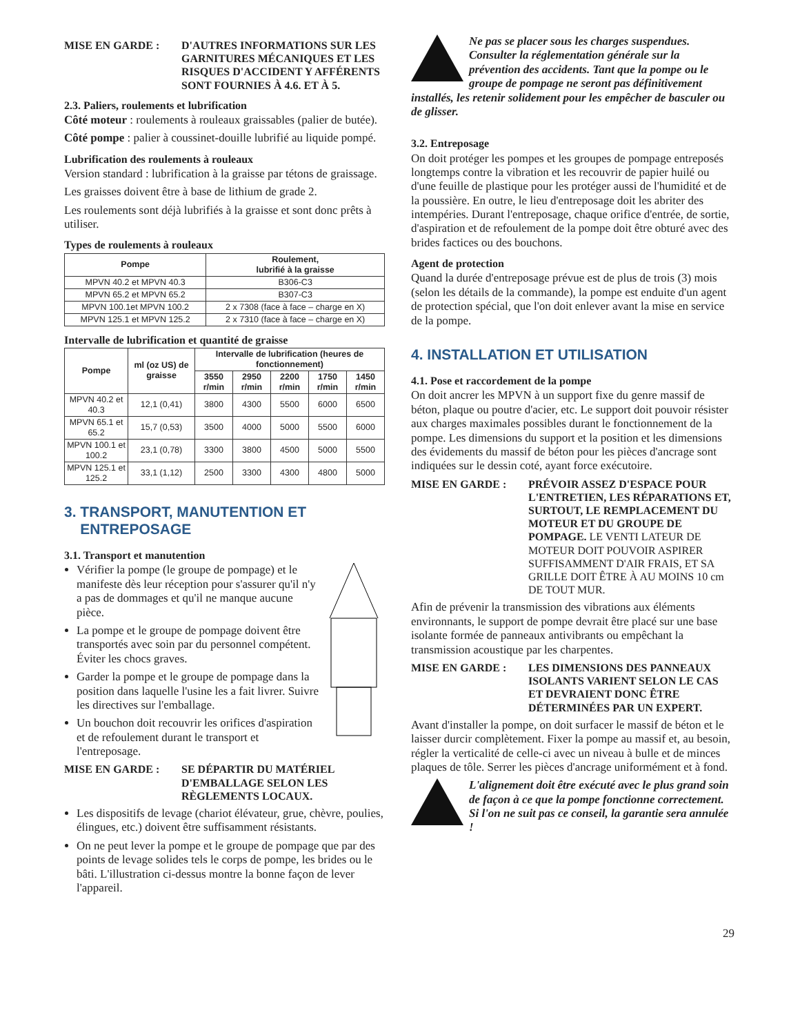MISE EN GARDE : D'AUTRES INFORMATIONS SUR LES GARNITURES MÉCANIQUES ET LES RISQUES D'ACCIDENT Y AFFÉRENTS SONT FOURNIES À 4.6. ET À 5.
2.3. Paliers, roulements et lubrification
Côté moteur : roulements à rouleaux graissables (palier de butée).
Côté pompe : palier à coussinet-douille lubrifié au liquide pompé.
Lubrification des roulements à rouleaux
Version standard : lubrification à la graisse par tétons de graissage.
Les graisses doivent être à base de lithium de grade 2.
Les roulements sont déjà lubrifiés à la graisse et sont donc prêts à utiliser.
Types de roulements à rouleaux
| Pompe | Roulement, lubrifié à la graisse |
| --- | --- |
| MPVN 40.2 et MPVN 40.3 | B306-C3 |
| MPVN 65.2 et MPVN 65.2 | B307-C3 |
| MPVN 100.1et MPVN 100.2 | 2 x 7308 (face à face – charge en X) |
| MPVN 125.1 et MPVN 125.2 | 2 x 7310 (face à face – charge en X) |
Intervalle de lubrification et quantité de graisse
| Pompe | ml (oz US) de graisse | Intervalle de lubrification (heures de fonctionnement) | | | | |
| --- | --- | --- | --- | --- | --- | --- |
| | | 3550 r/min | 2950 r/min | 2200 r/min | 1750 r/min | 1450 r/min |
| MPVN 40.2 et 40.3 | 12,1 (0,41) | 3800 | 4300 | 5500 | 6000 | 6500 |
| MPVN 65.1 et 65.2 | 15,7 (0,53) | 3500 | 4000 | 5000 | 5500 | 6000 |
| MPVN 100.1 et 100.2 | 23,1 (0,78) | 3300 | 3800 | 4500 | 5000 | 5500 |
| MPVN 125.1 et 125.2 | 33,1 (1,12) | 2500 | 3300 | 4300 | 4800 | 5000 |
3. TRANSPORT, MANUTENTION ET
ENTREPOSAGE
3.1. Transport et manutention
Vérifier la pompe (le groupe de pompage) et le manifeste dès leur réception pour s'assurer qu'il n'y a pas de dommages et qu'il ne manque aucune pièce.
La pompe et le groupe de pompage doivent être transportés avec soin par du personnel compétent. Éviter les chocs graves.
Garder la pompe et le groupe de pompage dans la position dans laquelle l'usine les a fait livrer. Suivre les directives sur l'emballage.
Un bouchon doit recouvrir les orifices d'aspiration et de refoulement durant le transport et l'entreposage.
MISE EN GARDE : SE DÉPARTIR DU MATÉRIEL D'EMBALLAGE SELON LES RÈGLEMENTS LOCAUX.
Les dispositifs de levage (chariot élévateur, grue, chèvre, poulies, élingues, etc.) doivent être suffisamment résistants.
On ne peut lever la pompe et le groupe de pompage que par des points de levage solides tels le corps de pompe, les brides ou le bâti. L'illustration ci-dessus montre la bonne façon de lever l'appareil.
Ne pas se placer sous les charges suspendues. Consulter la réglementation générale sur la prévention des accidents. Tant que la pompe ou le groupe de pompage ne seront pas définitivement installés, les retenir solidement pour les empêcher de basculer ou de glisser.
3.2. Entreposage
On doit protéger les pompes et les groupes de pompage entreposés longtemps contre la vibration et les recouvrir de papier huilé ou d'une feuille de plastique pour les protéger aussi de l'humidité et de la poussière. En outre, le lieu d'entreposage doit les abriter des intempéries. Durant l'entreposage, chaque orifice d'entrée, de sortie, d'aspiration et de refoulement de la pompe doit être obturé avec des brides factices ou des bouchons.
Agent de protection
Quand la durée d'entreposage prévue est de plus de trois (3) mois (selon les détails de la commande), la pompe est enduite d'un agent de protection spécial, que l'on doit enlever avant la mise en service de la pompe.
4. INSTALLATION ET UTILISATION
4.1. Pose et raccordement de la pompe
On doit ancrer les MPVN à un support fixe du genre massif de béton, plaque ou poutre d'acier, etc. Le support doit pouvoir résister aux charges maximales possibles durant le fonctionnement de la pompe. Les dimensions du support et la position et les dimensions des évidements du massif de béton pour les pièces d'ancrage sont indiquées sur le dessin coté, ayant force exécutoire.
MISE EN GARDE : PRÉVOIR ASSEZ D'ESPACE POUR L'ENTRETIEN, LES RÉPARATIONS ET, SURTOUT, LE REMPLACEMENT DU MOTEUR ET DU GROUPE DE POMPAGE. LE VENTI LATEUR DE MOTEUR DOIT POUVOIR ASPIRER SUFFISAMMENT D'AIR FRAIS, ET SA GRILLE DOIT ÊTRE À AU MOINS 10 cm DE TOUT MUR.
Afin de prévenir la transmission des vibrations aux éléments environnants, le support de pompe devrait être placé sur une base isolante formée de panneaux antivibrants ou empêchant la transmission acoustique par les charpentes.
MISE EN GARDE : LES DIMENSIONS DES PANNEAUX ISOLANTS VARIENT SELON LE CAS ET DEVRAIENT DONC ÊTRE DÉTERMINÉES PAR UN EXPERT.
Avant d'installer la pompe, on doit surfacer le massif de béton et le laisser durcir complètement. Fixer la pompe au massif et, au besoin, régler la verticalité de celle-ci avec un niveau à bulle et de minces plaques de tôle. Serrer les pièces d'ancrage uniformément et à fond.
L'alignement doit être exécuté avec le plus grand soin de façon à ce que la pompe fonctionne correctement. Si l'on ne suit pas ce conseil, la garantie sera annulée !
29